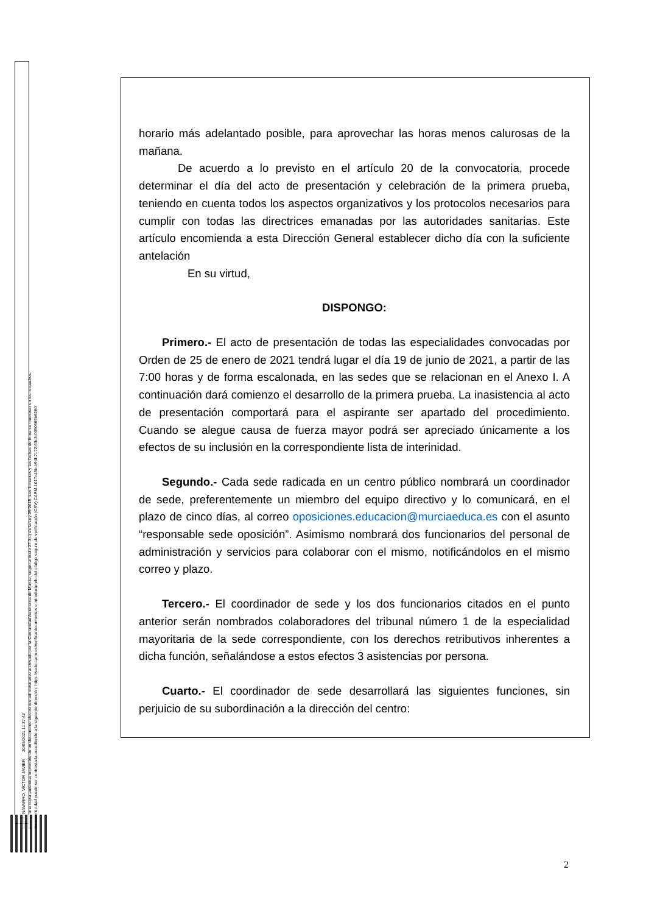MARÍN NAVARRO, VÍCTOR JAVIER 20/05/2021 11:37:42
Esta es una copia auténtica imprimible de un documento electrónico administrativo archivado por la Comunidad Autónoma de Murcia, según artículo 27.3.c) de la Ley 39/2015. Los firmantes y las fechas de firma se muestran en los recuadros.
Su autenticidad puede ser contrastada accediendo a la siguiente dirección: https://sede.carm.es/verificardocumentos e introduciendo del código seguro de verificación (CSV) CARM-1017c45b-b94f-7172-63c3-0050569b6280
horario más adelantado posible, para aprovechar las horas menos calurosas de la mañana.
De acuerdo a lo previsto en el artículo 20 de la convocatoria, procede determinar el día del acto de presentación y celebración de la primera prueba, teniendo en cuenta todos los aspectos organizativos y los protocolos necesarios para cumplir con todas las directrices emanadas por las autoridades sanitarias. Este artículo encomienda a esta Dirección General establecer dicho día con la suficiente antelación
En su virtud,
DISPONGO:
Primero.- El acto de presentación de todas las especialidades convocadas por Orden de 25 de enero de 2021 tendrá lugar el día 19 de junio de 2021, a partir de las 7:00 horas y de forma escalonada, en las sedes que se relacionan en el Anexo I. A continuación dará comienzo el desarrollo de la primera prueba. La inasistencia al acto de presentación comportará para el aspirante ser apartado del procedimiento. Cuando se alegue causa de fuerza mayor podrá ser apreciado únicamente a los efectos de su inclusión en la correspondiente lista de interinidad.
Segundo.- Cada sede radicada en un centro público nombrará un coordinador de sede, preferentemente un miembro del equipo directivo y lo comunicará, en el plazo de cinco días, al correo oposiciones.educacion@murciaeduca.es con el asunto “responsable sede oposición”. Asimismo nombrará dos funcionarios del personal de administración y servicios para colaborar con el mismo, notificándolos en el mismo correo y plazo.
Tercero.- El coordinador de sede y los dos funcionarios citados en el punto anterior serán nombrados colaboradores del tribunal número 1 de la especialidad mayoritaria de la sede correspondiente, con los derechos retributivos inherentes a dicha función, señalándose a estos efectos 3 asistencias por persona.
Cuarto.- El coordinador de sede desarrollará las siguientes funciones, sin perjuicio de su subordinación a la dirección del centro:
2